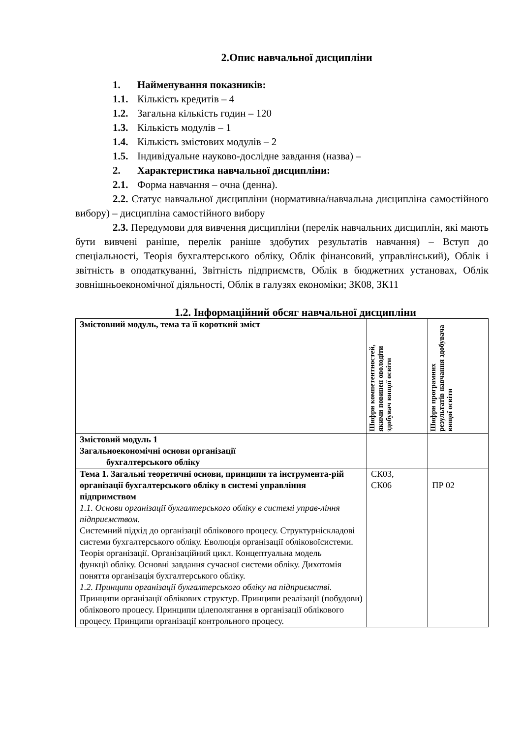2.Опис навчальної дисципліни
1. Найменування показників:
1.1. Кількість кредитів – 4
1.2. Загальна кількість годин – 120
1.3. Кількість модулів – 1
1.4. Кількість змістових модулів – 2
1.5. Індивідуальне науково-дослідне завдання (назва) –
2. Характеристика навчальної дисципліни:
2.1. Форма навчання – очна (денна).
2.2. Статус навчальної дисципліни (нормативна/навчальна дисципліна самостійного вибору) – дисципліна самостійного вибору
2.3. Передумови для вивчення дисципліни (перелік навчальних дисциплін, які мають бути вивчені раніше, перелік раніше здобутих результатів навчання) – Вступ до спеціальності, Теорія бухгалтерського обліку, Облік фінансовий, управлінський), Облік і звітність в оподаткуванні, Звітність підприємств, Облік в бюджетних установах, Облік зовнішньоекономічної діяльності, Облік в галузях економіки; ЗК08, ЗК11
1.2. Інформаційний обсяг навчальної дисципліни
| Змістовний модуль, тема та її короткий зміст | Шифри компетентностей, якими повинен оволодіти здобувач вищої освіти | Шифри програмних результатів навчання здобувача вищої освіти |
| Змістовий модуль 1 Загальноекономічні основи організації бухгалтерського обліку | | |
| Тема 1. Загальні теоретичні основи, принципи та інструмента-рій організації бухгалтерського обліку в системі управління підпримством 1.1. Основи організації бухгалтерського обліку в системі управ-ління підприємством. Системний підхід до організації облікового процесу. Структурніскладові системи бухгалтерського обліку. Еволюція організації обліковоїсистеми. Теорія організації. Організаційний цикл. Концептуальна модель функції обліку. Основні завдання сучасної системи обліку. Дихотомія поняття організація бухгалтерського обліку. 1.2. Принципи організації бухгалтерського обліку на підприємстві. Принципи організації облікових структур. Принципи реалізації (побудови) облікового процесу. Принципи цілеполягання в організації облікового процесу. Принципи організації контрольного процесу. | СК03, СК06 | ПР 02 |